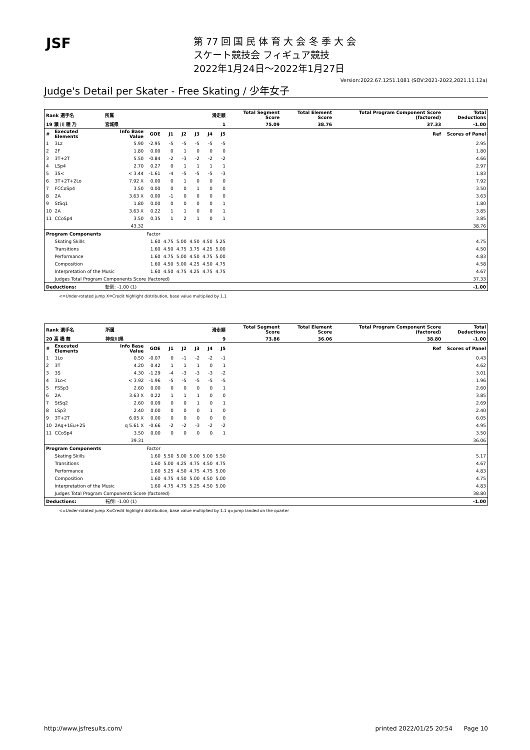JSF
第 77 回 国 民 体 育 大 会 冬 季 大 会
スケート競技会 フィギュア競技
2022年1月24日～2022年1月27日
Version:2022.67.1251.1081 (SOV:2021-2022,2021.11.12a)
Judge's Detail per Skater - Free Skating / 少年女子
| Rank 選手名 | | 所属 | | 滑走順 | | | | | Total Segment Score | Total Element Score | Total Program Component Score (factored) | Total Deductions |
| --- | --- | --- | --- | --- | --- | --- | --- | --- | --- | --- | --- | --- |
| 19 瀬 川 穂 乃 | | 宮城県 | | 1 | | | | | 75.09 | 38.76 | 37.33 | -1.00 |
| # | Executed Elements | Info Base Value | GOE | J1 | J2 | J3 | J4 | J5 | | | Ref | Scores of Panel |
| 1 | 3Lz | 5.90 | -2.95 | -5 | -5 | -5 | -5 | -5 | | | | 2.95 |
| 2 | 2F | 1.80 | 0.00 | 0 | 1 | 0 | 0 | 0 | | | | 1.80 |
| 3 | 3T+2T | 5.50 | -0.84 | -2 | -3 | -2 | -2 | -2 | | | | 4.66 |
| 4 | LSp4 | 2.70 | 0.27 | 0 | 1 | 1 | 1 | 1 | | | | 2.97 |
| 5 | 3S< | < 3.44 | -1.61 | -4 | -5 | -5 | -5 | -3 | | | | 1.83 |
| 6 | 3T+2T+2Lo | 7.92 X | 0.00 | 0 | 1 | 0 | 0 | 0 | | | | 7.92 |
| 7 | FCCoSp4 | 3.50 | 0.00 | 0 | 0 | 1 | 0 | 0 | | | | 3.50 |
| 8 | 2A | 3.63 X | 0.00 | -1 | 0 | 0 | 0 | 0 | | | | 3.63 |
| 9 | StSq1 | 1.80 | 0.00 | 0 | 0 | 0 | 0 | 1 | | | | 1.80 |
| 10 | 2A | 3.63 X | 0.22 | 1 | 1 | 0 | 0 | 1 | | | | 3.85 |
| 11 | CCoSp4 | 3.50 | 0.35 | 1 | 2 | 1 | 0 | 1 | | | | 3.85 |
| | | 43.32 | | | | | | | | | | 38.76 |
| Program Components | | | Factor | | | | | | | | | |
| | Skating Skills | | 1.60 | 4.75 | 5.00 | 4.50 | 4.50 | 5.25 | | | | 4.75 |
| | Transitions | | 1.60 | 4.50 | 4.75 | 3.75 | 4.25 | 5.00 | | | | 4.50 |
| | Performance | | 1.60 | 4.75 | 5.00 | 4.50 | 4.75 | 5.00 | | | | 4.83 |
| | Composition | | 1.60 | 4.50 | 5.00 | 4.25 | 4.50 | 4.75 | | | | 4.58 |
| | Interpretation of the Music | | 1.60 | 4.50 | 4.75 | 4.25 | 4.75 | 4.75 | | | | 4.67 |
| | Judges Total Program Components Score (factored) | | | | | | | | | | | 37.33 |
| Deductions: | | 転倒: -1.00 (1) | | | | | | | | | | -1.00 |
<=Under-rotated jump X=Credit highlight distribution, base value multiplied by 1.1
| Rank 選手名 | | 所属 | | 滑走順 | | | | | Total Segment Score | Total Element Score | Total Program Component Score (factored) | Total Deductions |
| --- | --- | --- | --- | --- | --- | --- | --- | --- | --- | --- | --- | --- |
| 20 高 橋 舞 | | 神奈川県 | | 9 | | | | | 73.86 | 36.06 | 38.80 | -1.00 |
| # | Executed Elements | Info Base Value | GOE | J1 | J2 | J3 | J4 | J5 | | | Ref | Scores of Panel |
| 1 | 1Lo | 0.50 | -0.07 | 0 | -1 | -2 | -2 | -1 | | | | 0.43 |
| 2 | 3T | 4.20 | 0.42 | 1 | 1 | 1 | 0 | 1 | | | | 4.62 |
| 3 | 3S | 4.30 | -1.29 | -4 | -3 | -3 | -3 | -2 | | | | 3.01 |
| 4 | 3Lo< | < 3.92 | -1.96 | -5 | -5 | -5 | -5 | -5 | | | | 1.96 |
| 5 | FSSp3 | 2.60 | 0.00 | 0 | 0 | 0 | 0 | 1 | | | | 2.60 |
| 6 | 2A | 3.63 X | 0.22 | 1 | 1 | 1 | 0 | 0 | | | | 3.85 |
| 7 | StSq2 | 2.60 | 0.09 | 0 | 0 | 1 | 0 | 1 | | | | 2.69 |
| 8 | LSp3 | 2.40 | 0.00 | 0 | 0 | 0 | 1 | 0 | | | | 2.40 |
| 9 | 3T+2T | 6.05 X | 0.00 | 0 | 0 | 0 | 0 | 0 | | | | 6.05 |
| 10 | 2Aq+1Eu+2S | q 5.61 X | -0.66 | -2 | -2 | -3 | -2 | -2 | | | | 4.95 |
| 11 | CCoSp4 | 3.50 | 0.00 | 0 | 0 | 0 | 0 | 1 | | | | 3.50 |
| | | 39.31 | | | | | | | | | | 36.06 |
| Program Components | | | Factor | | | | | | | | | |
| | Skating Skills | | 1.60 | 5.50 | 5.00 | 5.00 | 5.00 | 5.50 | | | | 5.17 |
| | Transitions | | 1.60 | 5.00 | 4.25 | 4.75 | 4.50 | 4.75 | | | | 4.67 |
| | Performance | | 1.60 | 5.25 | 4.50 | 4.75 | 4.75 | 5.00 | | | | 4.83 |
| | Composition | | 1.60 | 4.75 | 4.50 | 5.00 | 4.50 | 5.00 | | | | 4.75 |
| | Interpretation of the Music | | 1.60 | 4.75 | 4.75 | 5.25 | 4.50 | 5.00 | | | | 4.83 |
| | Judges Total Program Components Score (factored) | | | | | | | | | | | 38.80 |
| Deductions: | | 転倒: -1.00 (1) | | | | | | | | | | -1.00 |
<=Under-rotated jump X=Credit highlight distribution, base value multiplied by 1.1 q=jump landed on the quarter
http://www.jsfresults.com/ printed 2022/01/25 20:54 Page 10